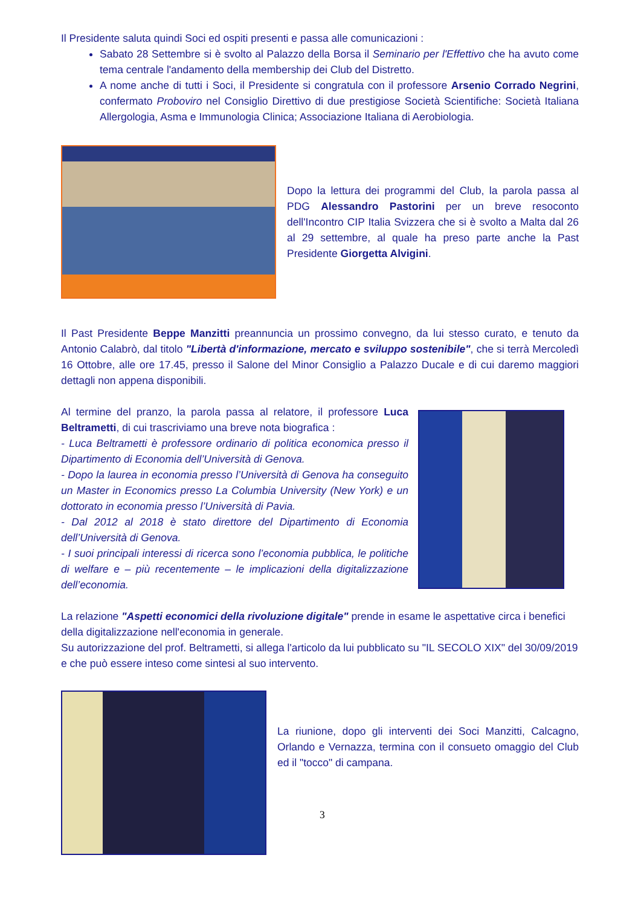Il Presidente saluta quindi Soci ed ospiti presenti e passa alle comunicazioni :
Sabato 28 Settembre si è svolto al Palazzo della Borsa il Seminario per l'Effettivo che ha avuto come tema centrale l'andamento della membership dei Club del Distretto.
A nome anche di tutti i Soci, il Presidente si congratula con il professore Arsenio Corrado Negrini, confermato Proboviro nel Consiglio Direttivo di due prestigiose Società Scientifiche: Società Italiana Allergologia, Asma e Immunologia Clinica; Associazione Italiana di Aerobiologia.
Dopo la lettura dei programmi del Club, la parola passa al PDG Alessandro Pastorini per un breve resoconto dell'Incontro CIP Italia Svizzera che si è svolto a Malta dal 26 al 29 settembre, al quale ha preso parte anche la Past Presidente Giorgetta Alvigini.
Il Past Presidente Beppe Manzitti preannuncia un prossimo convegno, da lui stesso curato, e tenuto da Antonio Calabrò, dal titolo "Libertà d'informazione, mercato e sviluppo sostenibile", che si terrà Mercoledì 16 Ottobre, alle ore 17.45, presso il Salone del Minor Consiglio a Palazzo Ducale e di cui daremo maggiori dettagli non appena disponibili.
Al termine del pranzo, la parola passa al relatore, il professore Luca Beltrametti, di cui trascriviamo una breve nota biografica :
- Luca Beltrametti è professore ordinario di politica economica presso il Dipartimento di Economia dell’Università di Genova.
- Dopo la laurea in economia presso l’Università di Genova ha conseguito un Master in Economics presso La Columbia University (New York) e un dottorato in economia presso l’Università di Pavia.
- Dal 2012 al 2018 è stato direttore del Dipartimento di Economia dell’Università di Genova.
- I suoi principali interessi di ricerca sono l’economia pubblica, le politiche di welfare e – più recentemente – le implicazioni della digitalizzazione dell’economia.
La relazione "Aspetti economici della rivoluzione digitale" prende in esame le aspettative circa i benefici della digitalizzazione nell'economia in generale.
Su autorizzazione del prof. Beltrametti, si allega l'articolo da lui pubblicato su "IL SECOLO XIX" del 30/09/2019 e che può essere inteso come sintesi al suo intervento.
La riunione, dopo gli interventi dei Soci Manzitti, Calcagno, Orlando e Vernazza, termina con il consueto omaggio del Club ed il "tocco" di campana.
3